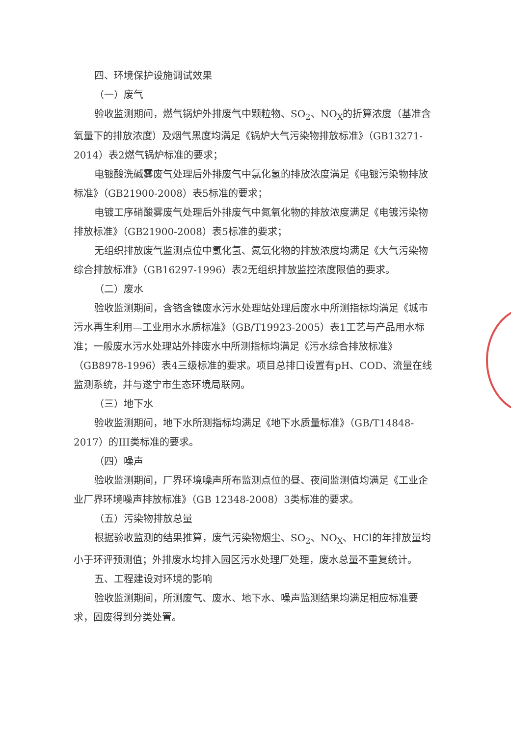四、环境保护设施调试效果
（一）废气
验收监测期间，燃气锅炉外排废气中颗粒物、SO<sub>2</sub>、NO<sub>X</sub>的折算浓度（基准含氧量下的排放浓度）及烟气黑度均满足《锅炉大气污染物排放标准》（GB13271-2014）表2燃气锅炉标准的要求；
电镀酸洗碱雾废气处理后外排废气中氯化氢的排放浓度满足《电镀污染物排放标准》（GB21900-2008）表5标准的要求；
电镀工序硝酸雾废气处理后外排废气中氮氧化物的排放浓度满足《电镀污染物排放标准》（GB21900-2008）表5标准的要求；
无组织排放废气监测点位中氯化氢、氮氧化物的排放浓度均满足《大气污染物综合排放标准》（GB16297-1996）表2无组织排放监控浓度限值的要求。
（二）废水
验收监测期间，含铬含镍废水污水处理站处理后废水中所测指标均满足《城市污水再生利用—工业用水水质标准》（GB/T19923-2005）表1工艺与产品用水标准；一般废水污水处理站外排废水中所测指标均满足《污水综合排放标准》（GB8978-1996）表4三级标准的要求。项目总排口设置有pH、COD、流量在线监测系统，并与遂宁市生态环境局联网。
（三）地下水
验收监测期间，地下水所测指标均满足《地下水质量标准》（GB/T14848-2017）的III类标准的要求。
（四）噪声
验收监测期间，厂界环境噪声所布监测点位的昼、夜间监测值均满足《工业企业厂界环境噪声排放标准》（GB 12348-2008）3类标准的要求。
（五）污染物排放总量
根据验收监测的结果推算，废气污染物烟尘、SO<sub>2</sub>、NO<sub>X</sub>、HCl的年排放量均小于环评预测值；外排废水均排入园区污水处理厂处理，废水总量不重复统计。
五、工程建设对环境的影响
验收监测期间，所测废气、废水、地下水、噪声监测结果均满足相应标准要求，固废得到分类处置。